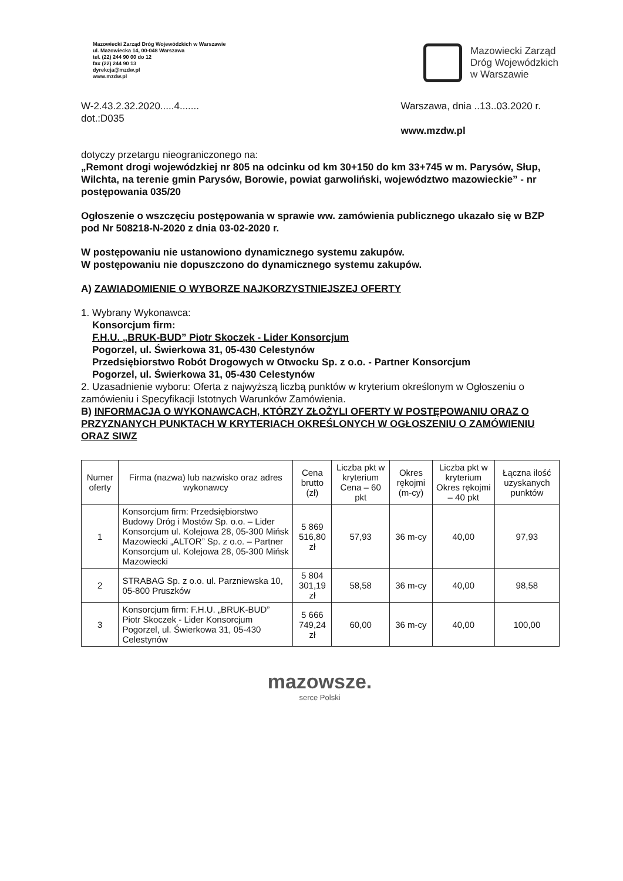Mazowiecki Zarząd Dróg Wojewódzkich w Warszawie
ul. Mazowiecka 14, 00-048 Warszawa
tel. (22) 244 90 00 do 12
fax (22) 244 90 13
dyrekcja@mzdw.pl
www.mzdw.pl
Mazowiecki Zarząd
Dróg Wojewódzkich
w Warszawie
W-2.43.2.32.2020.....4.......
dot.:D035
Warszawa, dnia ..13..03.2020 r.
www.mzdw.pl
dotyczy przetargu nieograniczonego na:
„Remont drogi wojewódzkiej nr 805 na odcinku od km 30+150 do km 33+745 w m. Parysów, Słup, Wilchta, na terenie gmin Parysów, Borowie, powiat garwoliński, województwo mazowieckie” - nr postępowania 035/20
Ogłoszenie o wszczęciu postępowania w sprawie ww. zamówienia publicznego ukazało się w BZP pod Nr 508218-N-2020 z dnia 03-02-2020 r.
W postępowaniu nie ustanowiono dynamicznego systemu zakupów.
W postępowaniu nie dopuszczono do dynamicznego systemu zakupów.
A) ZAWIADOMIENIE O WYBORZE NAJKORZYSTNIEJSZEJ OFERTY
1. Wybrany Wykonawca:
Konsorcjum firm:
F.H.U. „BRUK-BUD” Piotr Skoczek - Lider Konsorcjum
Pogorzel, ul. Świerkowa 31, 05-430 Celestynów
Przedsiębiorstwo Robót Drogowych w Otwocku Sp. z o.o. - Partner Konsorcjum
Pogorzel, ul. Świerkowa 31, 05-430 Celestynów
2. Uzasadnienie wyboru: Oferta z najwyższą liczbą punktów w kryterium określonym w Ogłoszeniu o zamówieniu i Specyfikacji Istotnych Warunków Zamówienia.
B) INFORMACJA O WYKONAWCACH, KTÓRZY ZŁOŻYLI OFERTY W POSTĘPOWANIU ORAZ O PRZYZNANYCH PUNKTACH W KRYTERIACH OKREŚLONYCH W OGŁOSZENIU O ZAMÓWIENIU ORAZ SIWZ
| Numer oferty | Firma (nazwa) lub nazwisko oraz adres wykonawcy | Cena brutto (zł) | Liczba pkt w kryterium Cena – 60 pkt | Okres rękojmi (m-cy) | Liczba pkt w kryterium Okres rękojmi – 40 pkt | Łączna ilość uzyskanych punktów |
| --- | --- | --- | --- | --- | --- | --- |
| 1 | Konsorcjum firm: Przedsiębiorstwo Budowy Dróg i Mostów Sp. o.o. – Lider Konsorcjum ul. Kolejowa 28, 05-300 Mińsk Mazowiecki „ALTOR” Sp. z o.o. – Partner Konsorcjum ul. Kolejowa 28, 05-300 Mińsk Mazowiecki | 5 869 516,80 zł | 57,93 | 36 m-cy | 40,00 | 97,93 |
| 2 | STRABAG Sp. z o.o. ul. Parzniewska 10, 05-800 Pruszków | 5 804 301,19 zł | 58,58 | 36 m-cy | 40,00 | 98,58 |
| 3 | Konsorcjum firm: F.H.U. „BRUK-BUD” Piotr Skoczek - Lider Konsorcjum Pogorzel, ul. Świerkowa 31, 05-430 Celestynów | 5 666 749,24 zł | 60,00 | 36 m-cy | 40,00 | 100,00 |
mazowsze.
serce Polski